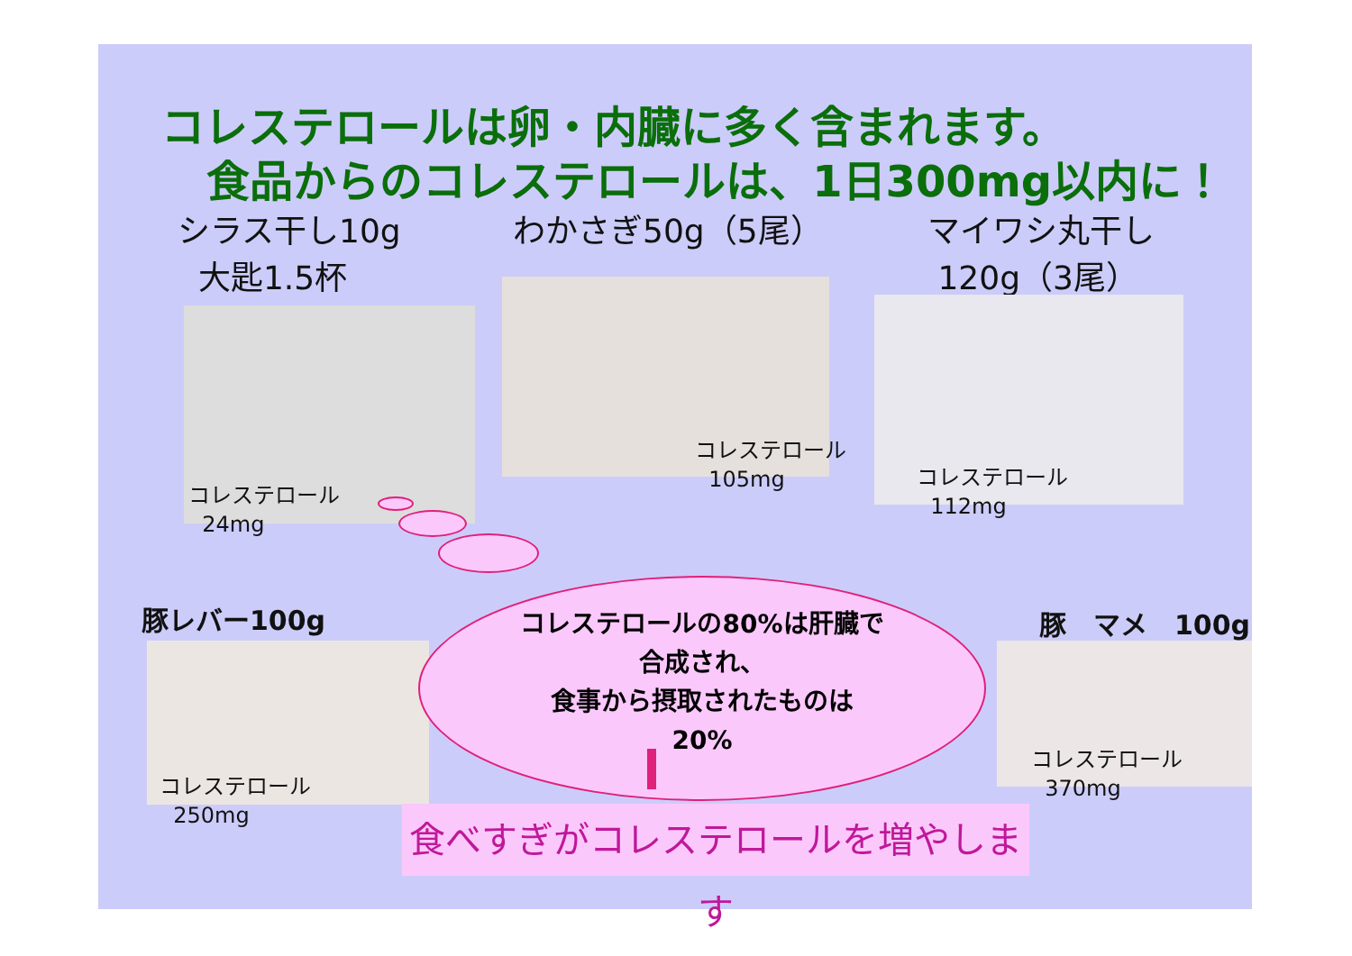コレステロールは卵・内臓に多く含まれます。
食品からのコレステロールは、1日300mg以内に！
シラス干し10g
大匙1.5杯
わかさぎ50g（5尾）
マイワシ丸干し
120g（3尾）
コレステロール
24mg
コレステロール
105mg
コレステロール
112mg
豚レバー100g 豚　マメ　100g
コレステロール
250mg
コレステロール
370mg
コレステロールの80%は肝臓で
合成され、
食事から摂取されたものは
20%
食べすぎがコレステロールを増やします